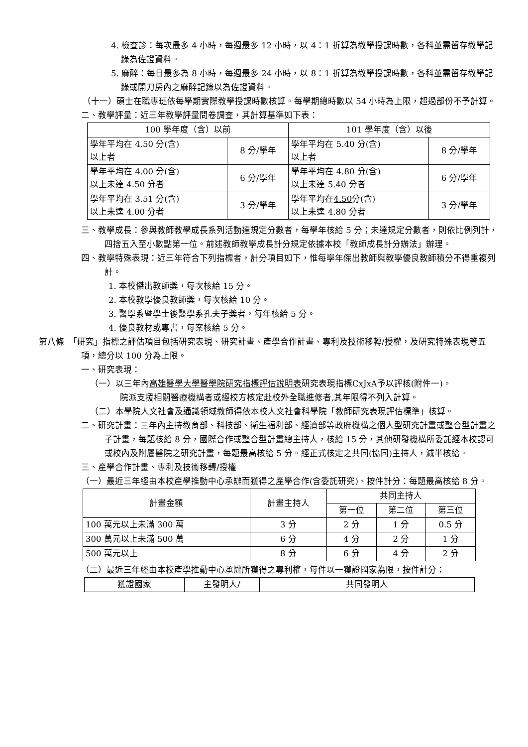4. 檢查診：每次最多 4 小時，每週最多 12 小時，以 4：1 折算為教學授課時數，各科並需留存教學記錄為佐證資料。
5. 麻醉：每日最多為 8 小時，每週最多 24 小時，以 8：1 折算為教學授課時數，各科並需留存教學記錄或開刀房內之麻醉記錄以為佐證資料。
（十一）碩士在職專班依每學期實際教學授課時數核算。每學期總時數以 54 小時為上限，超過部份不予計算。
二、教學評量：近三年教學評量問卷調查，其計算基準如下表：
| 100 學年度（含）以前 | | 101 學年度（含）以後 | |
| 學年平均在 4.50 分(含) 以上者 | 8 分/學年 | 學年平均在 5.40 分(含) 以上者 | 8 分/學年 |
| 學年平均在 4.00 分(含) 以上未達 4.50 分者 | 6 分/學年 | 學年平均在 4.80 分(含) 以上未達 5.40 分者 | 6 分/學年 |
| 學年平均在 3.51 分(含) 以上未達 4.00 分者 | 3 分/學年 | 學年平均在 4.50 分(含) 以上未達 4.80 分者 | 3 分/學年 |
三、教學成長：參與教師教學成長系列活動達規定分數者，每學年核給 5 分；未達規定分數者，則依比例列計，四捨五入至小數點第一位。前述教師教學成長計分規定依據本校「教師成長計分辦法」辦理。
四、教學特殊表現：近三年符合下列指標者，計分項目如下，惟每學年傑出教師與教學優良教師積分不得重複列計。
1. 本校傑出教師獎，每次核給 15 分。
2. 本校教學優良教師獎，每次核給 10 分。
3. 醫學系暨學士後醫學系孔夫子獎者，每年核給 5 分。
4. 優良教材或專書，每案核給 5 分。
第八條　「研究」指標之評估項目包括研究表現、研究計畫、產學合作計畫、專利及技術移轉/授權，及研究特殊表現等五項，總分以 100 分為上限。
一、研究表現：
（一）以三年內高雄醫學大學醫學院研究指標評估說明表研究表現指標CxJxA予以評核(附件一)。
院派支援相關醫療機構者或經校方核定赴校外全職進修者,其年限得不列入計算。
（二）本學院人文社會及通識領域教師得依本校人文社會科學院「教師研究表現評估標準」核算。
二、研究計畫：三年內主持教育部、科技部、衛生福利部、經濟部等政府機構之個人型研究計畫或整合型計畫之子計畫，每題核給 8 分，國際合作或整合型計畫總主持人，核給 15 分，其他研發機構所委託經本校認可或校內及附屬醫院之研究計畫，每題最高核給 5 分。經正式核定之共同(協同)主持人，減半核給。
三、產學合作計畫、專利及技術移轉/授權
（一）最近三年經由本校產學推動中心承辦而獲得之產學合作(含委託研究)、按件計分：每題最高核給 8 分。
| 計畫金額 | 計畫主持人 | 共同主持人 | | |
| | | 第一位 | 第二位 | 第三位 |
| 100 萬元以上未滿 300 萬 | 3 分 | 2 分 | 1 分 | 0.5 分 |
| 300 萬元以上未滿 500 萬 | 6 分 | 4 分 | 2 分 | 1 分 |
| 500 萬元以上 | 8 分 | 6 分 | 4 分 | 2 分 |
（二）最近三年經由本校產學推動中心承辦所獲得之專利權，每件以一獲證國家為限，按件計分：
| 獲證國家 | 主發明人/ | 共同發明人 |